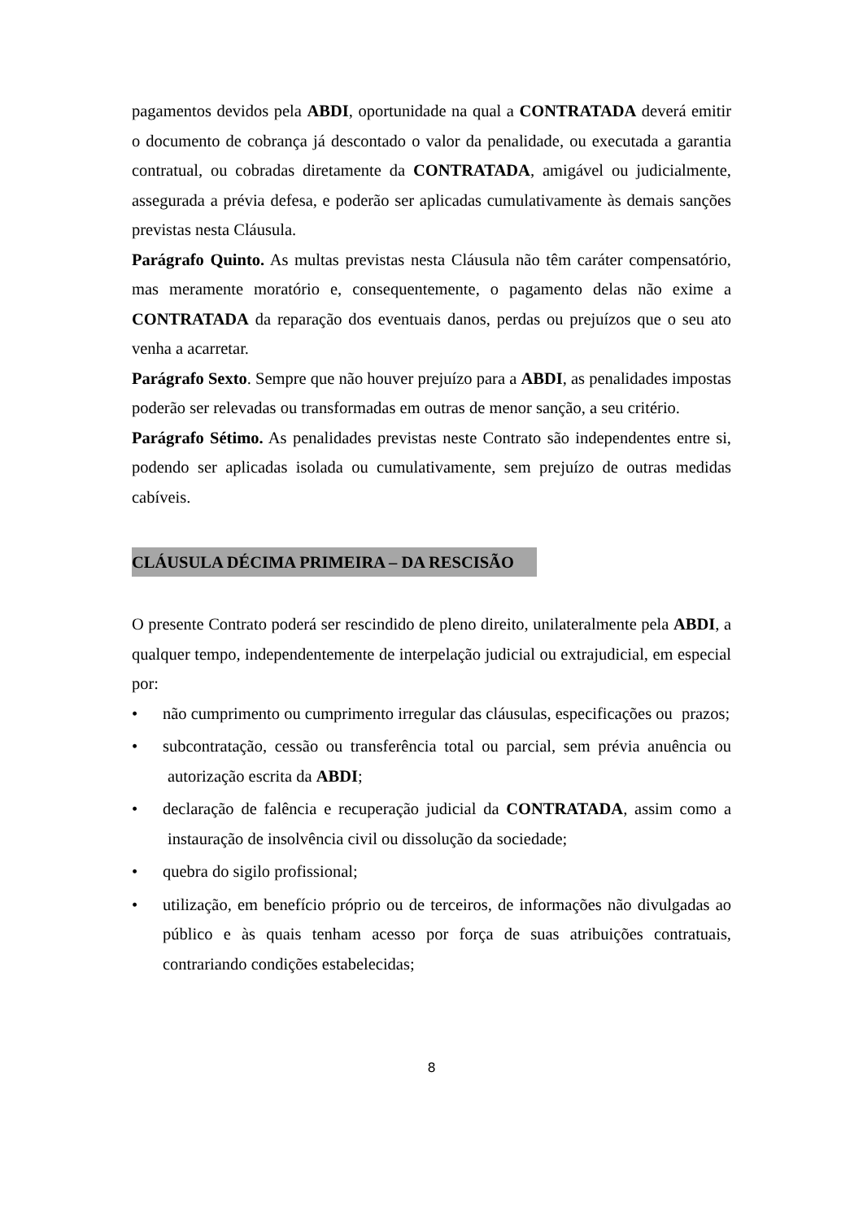pagamentos devidos pela ABDI, oportunidade na qual a CONTRATADA deverá emitir o documento de cobrança já descontado o valor da penalidade, ou executada a garantia contratual, ou cobradas diretamente da CONTRATADA, amigável ou judicialmente, assegurada a prévia defesa, e poderão ser aplicadas cumulativamente às demais sanções previstas nesta Cláusula.
Parágrafo Quinto. As multas previstas nesta Cláusula não têm caráter compensatório, mas meramente moratório e, consequentemente, o pagamento delas não exime a CONTRATADA da reparação dos eventuais danos, perdas ou prejuízos que o seu ato venha a acarretar.
Parágrafo Sexto. Sempre que não houver prejuízo para a ABDI, as penalidades impostas poderão ser relevadas ou transformadas em outras de menor sanção, a seu critério.
Parágrafo Sétimo. As penalidades previstas neste Contrato são independentes entre si, podendo ser aplicadas isolada ou cumulativamente, sem prejuízo de outras medidas cabíveis.
CLÁUSULA DÉCIMA PRIMEIRA – DA RESCISÃO
O presente Contrato poderá ser rescindido de pleno direito, unilateralmente pela ABDI, a qualquer tempo, independentemente de interpelação judicial ou extrajudicial, em especial por:
• não cumprimento ou cumprimento irregular das cláusulas, especificações ou prazos;
• subcontratação, cessão ou transferência total ou parcial, sem prévia anuência ou autorização escrita da ABDI;
• declaração de falência e recuperação judicial da CONTRATADA, assim como a instauração de insolvência civil ou dissolução da sociedade;
• quebra do sigilo profissional;
• utilização, em benefício próprio ou de terceiros, de informações não divulgadas ao público e às quais tenham acesso por força de suas atribuições contratuais, contrariando condições estabelecidas;
8